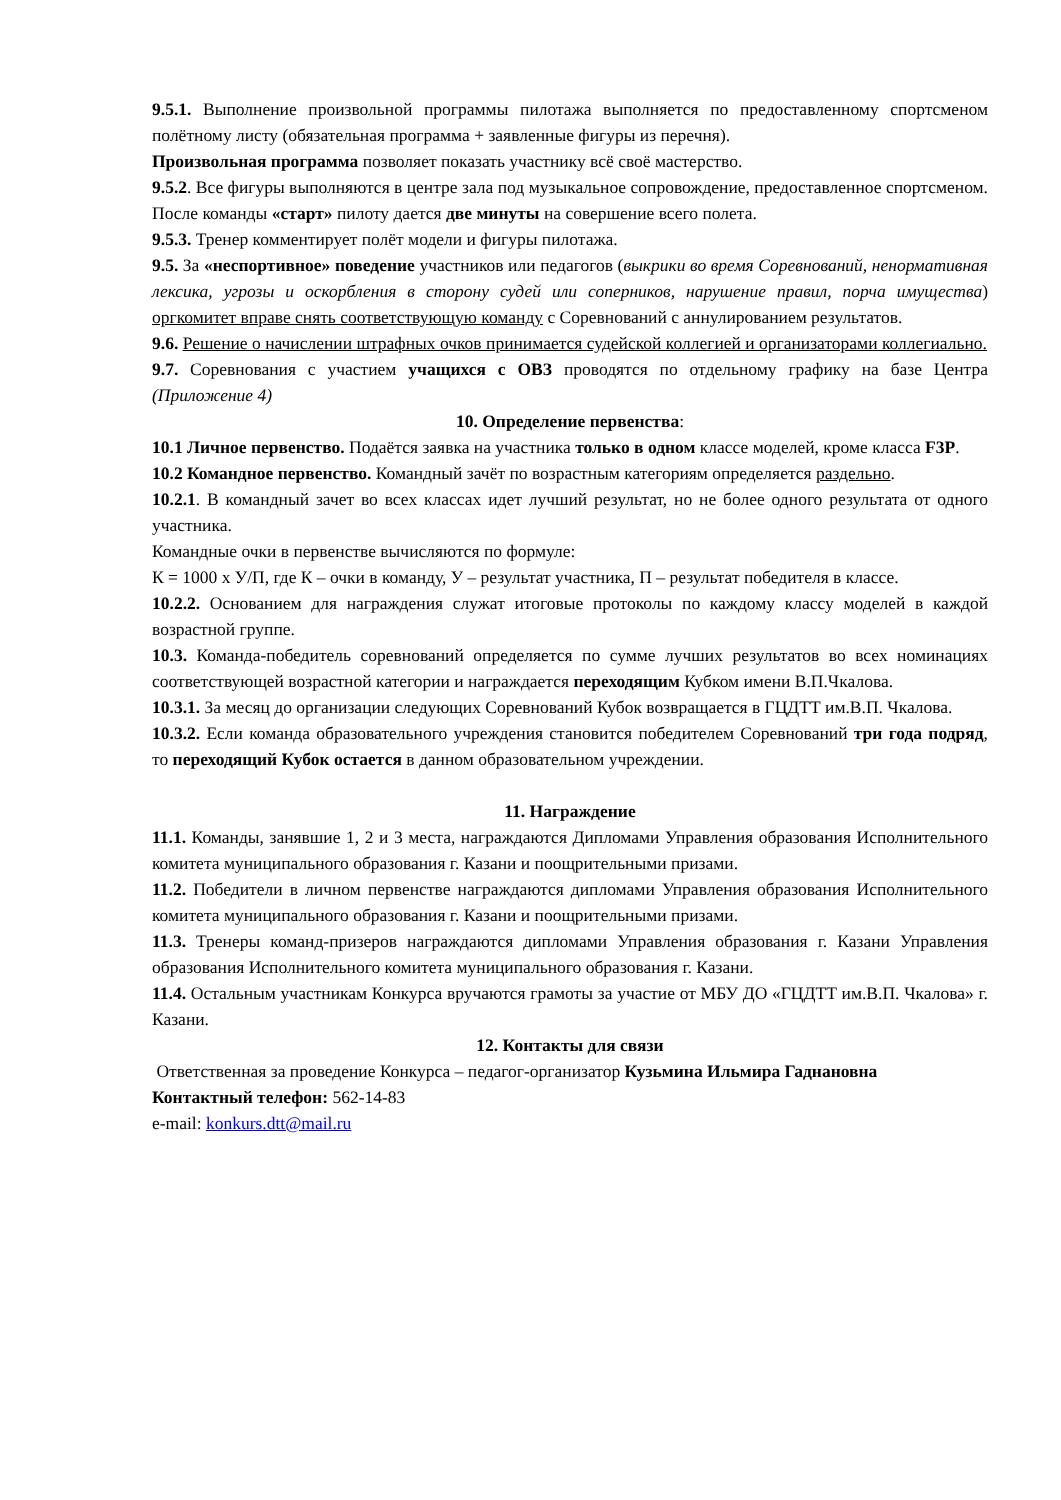9.5.1. Выполнение произвольной программы пилотажа выполняется по предоставленному спортсменом полётному листу (обязательная программа + заявленные фигуры из перечня).
Произвольная программа позволяет показать участнику всё своё мастерство.
9.5.2. Все фигуры выполняются в центре зала под музыкальное сопровождение, предоставленное спортсменом. После команды «старт» пилоту дается две минуты на совершение всего полета.
9.5.3. Тренер комментирует полёт модели и фигуры пилотажа.
9.5. За «неспортивное» поведение участников или педагогов (выкрики во время Соревнований, ненормативная лексика, угрозы и оскорбления в сторону судей или соперников, нарушение правил, порча имущества) оргкомитет вправе снять соответствующую команду с Соревнований с аннулированием результатов.
9.6. Решение о начислении штрафных очков принимается судейской коллегией и организаторами коллегиально.
9.7. Соревнования с участием учащихся с ОВЗ проводятся по отдельному графику на базе Центра (Приложение 4)
10. Определение первенства:
10.1 Личное первенство. Подаётся заявка на участника только в одном классе моделей, кроме класса F3P.
10.2 Командное первенство. Командный зачёт по возрастным категориям определяется раздельно.
10.2.1. В командный зачет во всех классах идет лучший результат, но не более одного результата от одного участника.
Командные очки в первенстве вычисляются по формуле:
К = 1000 х У/П, где К – очки в команду, У – результат участника, П – результат победителя в классе.
10.2.2. Основанием для награждения служат итоговые протоколы по каждому классу моделей в каждой возрастной группе.
10.3. Команда-победитель соревнований определяется по сумме лучших результатов во всех номинациях соответствующей возрастной категории и награждается переходящим Кубком имени В.П.Чкалова.
10.3.1. За месяц до организации следующих Соревнований Кубок возвращается в ГЦДТТ им.В.П. Чкалова.
10.3.2. Если команда образовательного учреждения становится победителем Соревнований три года подряд, то переходящий Кубок остается в данном образовательном учреждении.
11. Награждение
11.1. Команды, занявшие 1, 2 и 3 места, награждаются Дипломами Управления образования Исполнительного комитета муниципального образования г. Казани и поощрительными призами.
11.2. Победители в личном первенстве награждаются дипломами Управления образования Исполнительного комитета муниципального образования г. Казани и поощрительными призами.
11.3. Тренеры команд-призеров награждаются дипломами Управления образования г. Казани Управления образования Исполнительного комитета муниципального образования г. Казани.
11.4. Остальным участникам Конкурса вручаются грамоты за участие от МБУ ДО «ГЦДТТ им.В.П. Чкалова» г. Казани.
12. Контакты для связи
Ответственная за проведение Конкурса – педагог-организатор Кузьмина Ильмира Гаднановна
Контактный телефон: 562-14-83
e-mail: konkurs.dtt@mail.ru